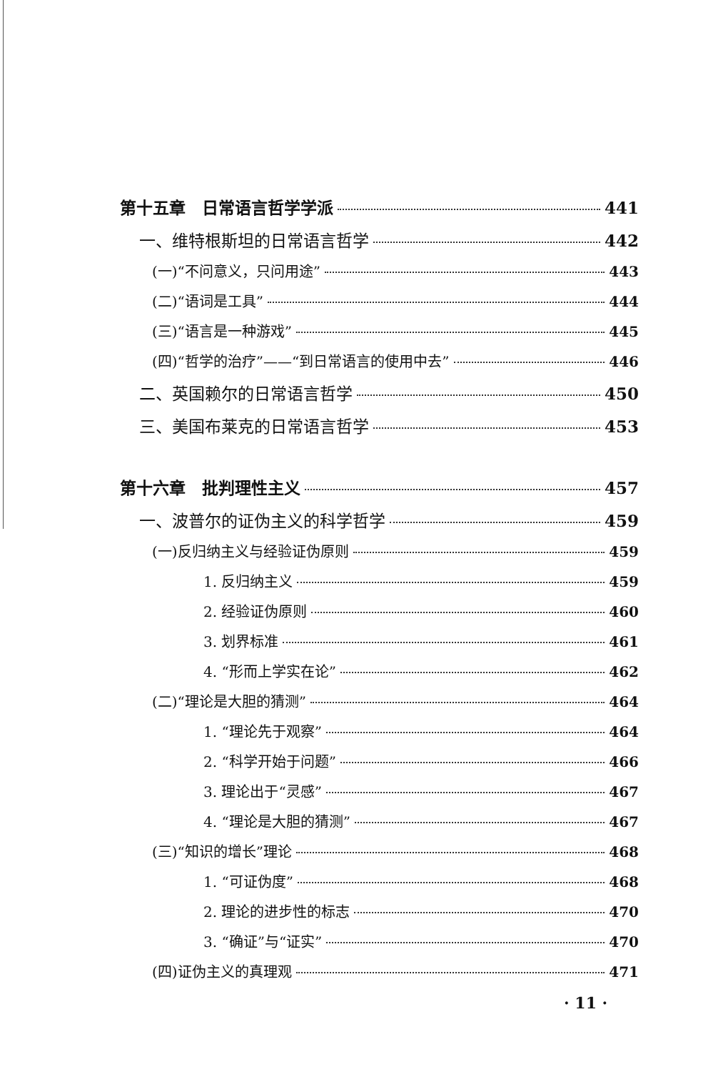第十五章　日常语言哲学学派 441
一、维特根斯坦的日常语言哲学 442
(一)“不问意义，只问用途” 443
(二)“语词是工具” 444
(三)“语言是一种游戏” 445
(四)“哲学的治疗”——“到日常语言的使用中去” 446
二、英国赖尔的日常语言哲学 450
三、美国布莱克的日常语言哲学 453
第十六章　批判理性主义 457
一、波普尔的证伪主义的科学哲学 459
(一)反归纳主义与经验证伪原则 459
1. 反归纳主义 459
2. 经验证伪原则 460
3. 划界标准 461
4. “形而上学实在论” 462
(二)“理论是大胆的猜测” 464
1. “理论先于观察” 464
2. “科学开始于问题” 466
3. 理论出于“灵感” 467
4. “理论是大胆的猜测” 467
(三)“知识的增长”理论 468
1. “可证伪度” 468
2. 理论的进步性的标志 470
3. “确证”与“证实” 470
(四)证伪主义的真理观 471
· 11 ·